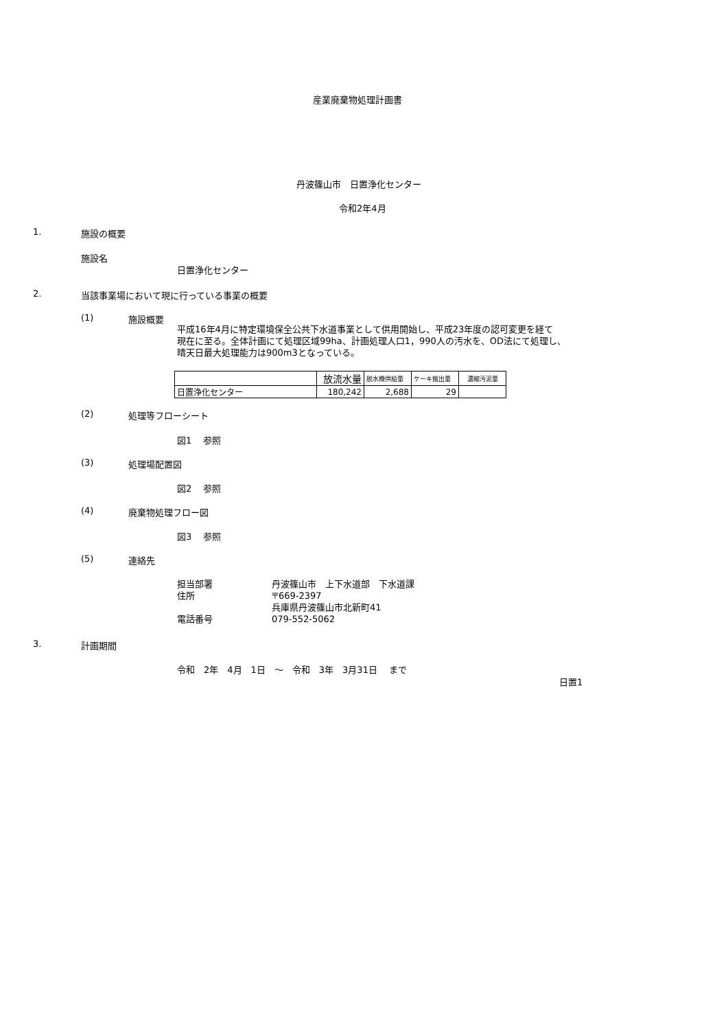産業廃棄物処理計画書
丹波篠山市　日置浄化センター
令和2年4月
1. 施設の概要
施設名
日置浄化センター
2. 当該事業場において現に行っている事業の概要
(1) 施設概要
平成16年4月に特定環境保全公共下水道事業として供用開始し、平成23年度の認可変更を経て
現在に至る。全体計画にて処理区域99ha、計画処理人口1，990人の汚水を、OD法にて処理し、
晴天日最大処理能力は900m3となっている。
| | 放流水量 | 脱水機供給量 | ケーキ搬出量 | 濃縮汚泥量 |
| 日置浄化センター | 180,242 | 2,688 | 29 | |
(2) 処理等フローシート
図1　 参照
(3) 処理場配置図
図2　 参照
(4) 廃棄物処理フロー図
図3　 参照
(5) 連絡先
担当部署
住所
電話番号
丹波篠山市　上下水道部　下水道課
〒669-2397
兵庫県丹波篠山市北新町41
079-552-5062
3. 計画期間
令和　2年　4月　1日　～　令和　3年　3月31日　 まで
日置1